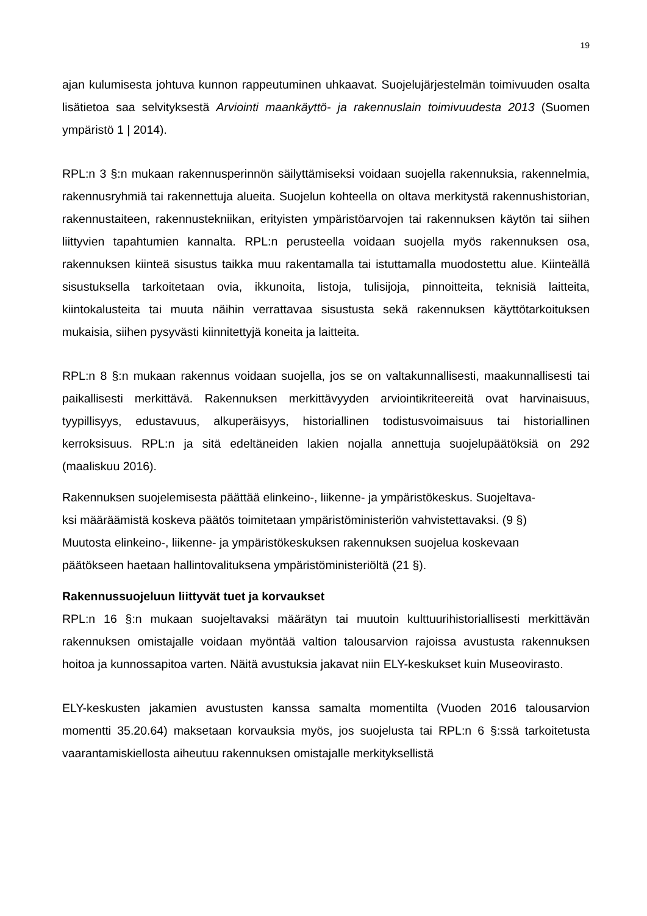19
ajan kulumisesta johtuva kunnon rappeutuminen uhkaavat. Suojelujärjestelmän toimivuuden osalta lisätietoa saa selvityksestä Arviointi maankäyttö- ja rakennuslain toimivuudesta 2013 (Suomen ympäristö 1 | 2014).
RPL:n 3 §:n mukaan rakennusperinnön säilyttämiseksi voidaan suojella rakennuksia, rakennelmia, rakennusryhmiä tai rakennettuja alueita. Suojelun kohteella on oltava merkitystä rakennushistorian, rakennustaiteen, rakennustekniikan, erityisten ympäristöarvojen tai rakennuksen käytön tai siihen liittyvien tapahtumien kannalta. RPL:n perusteella voidaan suojella myös rakennuksen osa, rakennuksen kiinteä sisustus taikka muu rakentamalla tai istuttamalla muodostettu alue. Kiinteällä sisustuksella tarkoitetaan ovia, ikkunoita, listoja, tulisijoja, pinnoitteita, teknisiä laitteita, kiintokalusteita tai muuta näihin verrattavaa sisustusta sekä rakennuksen käyttötarkoituksen mukaisia, siihen pysyvästi kiinnitettyjä koneita ja laitteita.
RPL:n 8 §:n mukaan rakennus voidaan suojella, jos se on valtakunnallisesti, maakunnallisesti tai paikallisesti merkittävä. Rakennuksen merkittävyyden arviointikriteereitä ovat harvinaisuus, tyypillisyys, edustavuus, alkuperäisyys, historiallinen todistusvoimaisuus tai historiallinen kerroksisuus. RPL:n ja sitä edeltäneiden lakien nojalla annettuja suojelupäätöksiä on 292 (maaliskuu 2016).
Rakennuksen suojelemisesta päättää elinkeino-, liikenne- ja ympäristökeskus. Suojeltava-
ksi määräämistä koskeva päätös toimitetaan ympäristöministeriön vahvistettavaksi. (9 §)
Muutosta elinkeino-, liikenne- ja ympäristökeskuksen rakennuksen suojelua koskevaan
päätökseen haetaan hallintovalituksena ympäristöministeriöltä (21 §).
Rakennussuojeluun liittyvät tuet ja korvaukset
RPL:n 16 §:n mukaan suojeltavaksi määrätyn tai muutoin kulttuurihistoriallisesti merkittävän rakennuksen omistajalle voidaan myöntää valtion talousarvion rajoissa avustusta rakennuksen hoitoa ja kunnossapitoa varten. Näitä avustuksia jakavat niin ELY-keskukset kuin Museovirasto.
ELY-keskusten jakamien avustusten kanssa samalta momentilta (Vuoden 2016 talousarvion momentti 35.20.64) maksetaan korvauksia myös, jos suojelusta tai RPL:n 6 §:ssä tarkoitetusta vaarantamiskiellosta aiheutuu rakennuksen omistajalle merkityksellistä